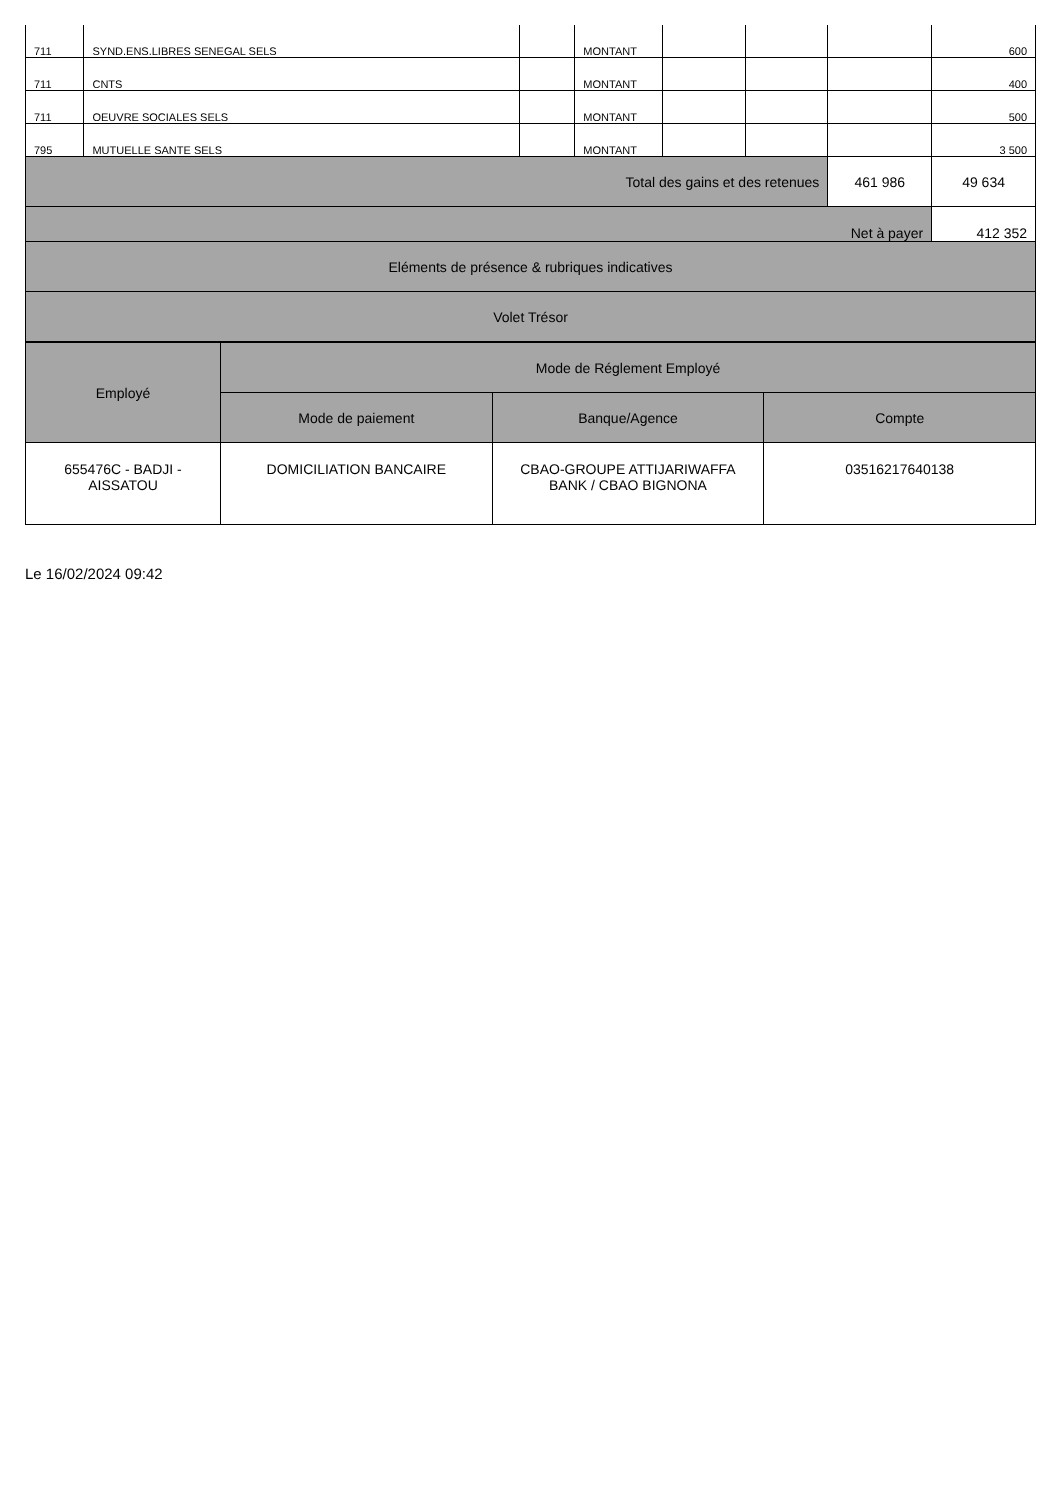| 711 | SYND.ENS.LIBRES SENEGAL SELS | | MONTANT | | | | 600 |
| 711 | CNTS | | MONTANT | | | | 400 |
| 711 | OEUVRE SOCIALES SELS | | MONTANT | | | | 500 |
| 795 | MUTUELLE SANTE SELS | | MONTANT | | | | 3 500 |
| Total des gains et des retenues | | | | | | 461 986 | 49 634 |
| Net à payer | | | | | | | 412 352 |
| Eléments de présence & rubriques indicatives | | | | | | | |
| Volet Trésor | | | | | | | |
| Employé | Mode de Réglement Employé | | |
| --- | --- | --- | --- |
| | Mode de paiement | Banque/Agence | Compte |
| 655476C - BADJI - AISSATOU | DOMICILIATION BANCAIRE | CBAO-GROUPE ATTIJARIWAFFA BANK / CBAO BIGNONA | 03516217640138 |
Le 16/02/2024 09:42